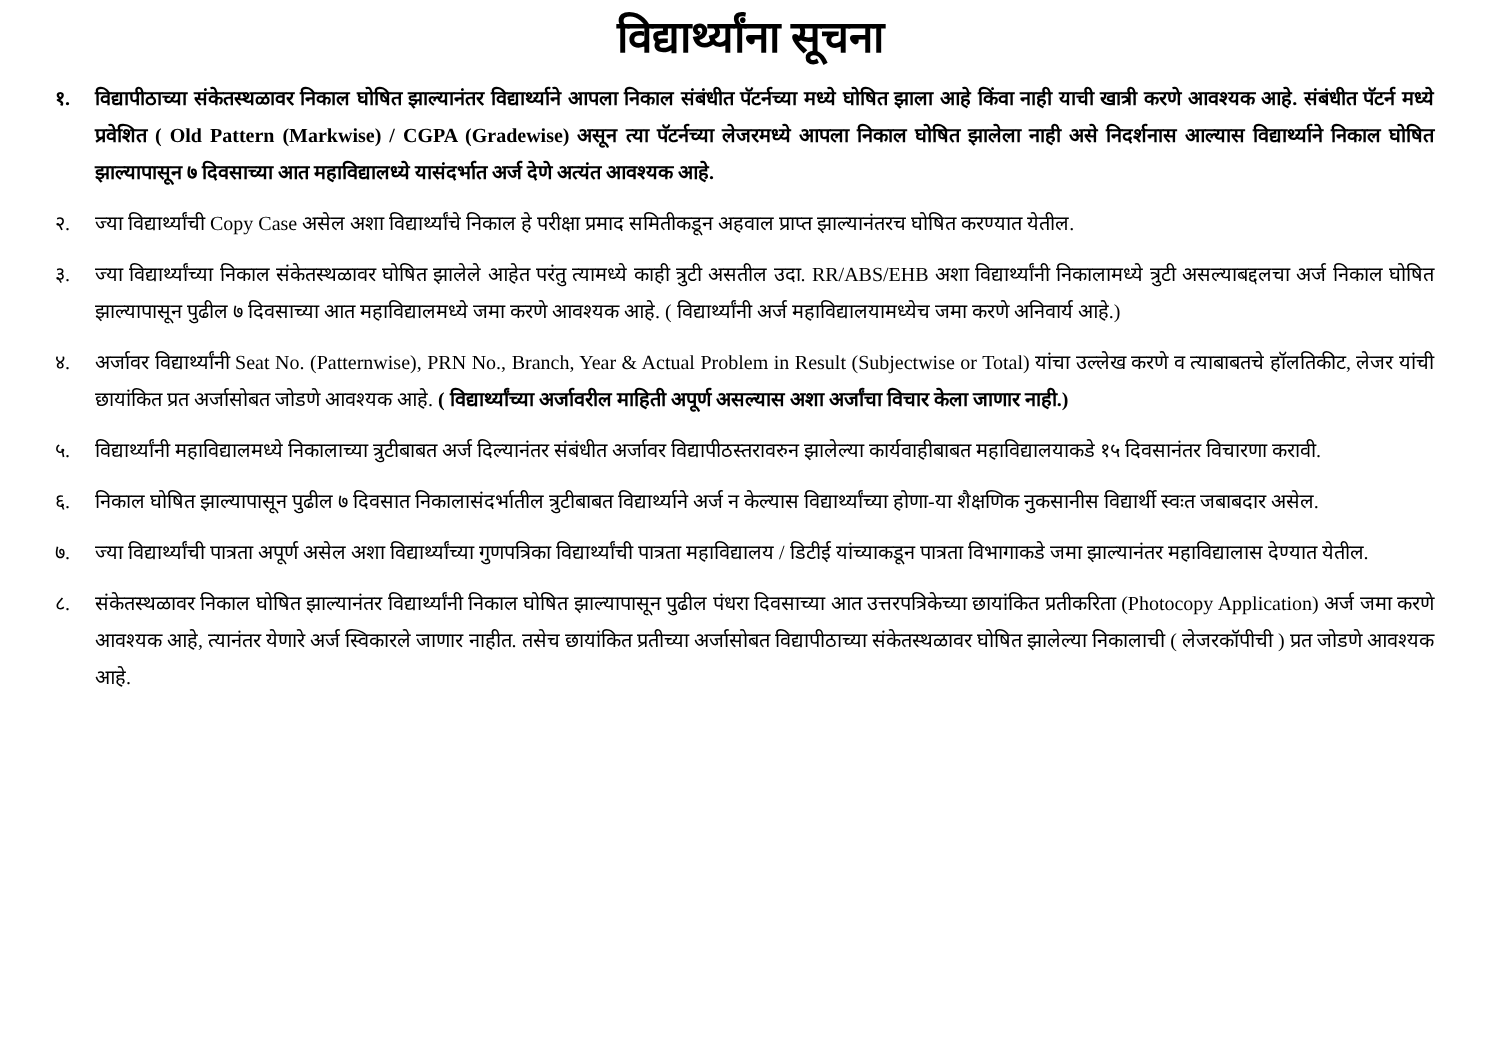विद्यार्थ्यांना सूचना
१. विद्यापीठाच्या संकेतस्थळावर निकाल घोषित झाल्यानंतर विद्यार्थ्याने आपला निकाल संबंधीत पॅटर्नच्या मध्ये घोषित झाला आहे किंवा नाही याची खात्री करणे आवश्यक आहे. संबंधीत पॅटर्न मध्ये प्रवेशित ( Old Pattern (Markwise) / CGPA (Gradewise) असून त्या पॅटर्नच्या लेजरमध्ये आपला निकाल घोषित झालेला नाही असे निदर्शनास आल्यास विद्यार्थ्याने निकाल घोषित झाल्यापासून ७ दिवसाच्या आत महाविद्यालध्ये यासंदर्भात अर्ज देणे अत्यंत आवश्यक आहे.
२. ज्या विद्यार्थ्यांची Copy Case असेल अशा विद्यार्थ्यांचे निकाल हे परीक्षा प्रमाद समितीकडून अहवाल प्राप्त झाल्यानंतरच घोषित करण्यात येतील.
३. ज्या विद्यार्थ्यांच्या निकाल संकेतस्थळावर घोषित झालेले आहेत परंतु त्यामध्ये काही त्रुटी असतील उदा. RR/ABS/EHB अशा विद्यार्थ्यांनी निकालामध्ये त्रुटी असल्याबद्दलचा अर्ज निकाल घोषित झाल्यापासून पुढील ७ दिवसाच्या आत महाविद्यालमध्ये जमा करणे आवश्यक आहे. ( विद्यार्थ्यांनी अर्ज महाविद्यालयामध्येच जमा करणे अनिवार्य आहे.)
४. अर्जावर विद्यार्थ्यांनी Seat No. (Patternwise), PRN No., Branch, Year & Actual Problem in Result (Subjectwise or Total) यांचा उल्लेख करणे व त्याबाबतचे हॉलतिकीट, लेजर यांची छायांकित प्रत अर्जासोबत जोडणे आवश्यक आहे. ( विद्यार्थ्यांच्या अर्जावरील माहिती अपूर्ण असल्यास अशा अर्जांचा विचार केला जाणार नाही.)
५. विद्यार्थ्यांनी महाविद्यालमध्ये निकालाच्या त्रुटीबाबत अर्ज दिल्यानंतर संबंधीत अर्जावर विद्यापीठस्तरावरुन झालेल्या कार्यवाहीबाबत महाविद्यालयाकडे १५ दिवसानंतर विचारणा करावी.
६. निकाल घोषित झाल्यापासून पुढील ७ दिवसात निकालासंदर्भातील त्रुटीबाबत विद्यार्थ्याने अर्ज न केल्यास विद्यार्थ्यांच्या होणा-या शैक्षणिक नुकसानीस विद्यार्थी स्वःत जबाबदार असेल.
७. ज्या विद्यार्थ्यांची पात्रता अपूर्ण असेल अशा विद्यार्थ्यांच्या गुणपत्रिका विद्यार्थ्यांची पात्रता महाविद्यालय / डिटीई यांच्याकडून पात्रता विभागाकडे जमा झाल्यानंतर महाविद्यालास देण्यात येतील.
८. संकेतस्थळावर निकाल घोषित झाल्यानंतर विद्यार्थ्यांनी निकाल घोषित झाल्यापासून पुढील पंधरा दिवसाच्या आत उत्तरपत्रिकेच्या छायांकित प्रतीकरिता (Photocopy Application) अर्ज जमा करणे आवश्यक आहे, त्यानंतर येणारे अर्ज स्विकारले जाणार नाहीत. तसेच छायांकित प्रतीच्या अर्जासोबत विद्यापीठाच्या संकेतस्थळावर घोषित झालेल्या निकालाची ( लेजरकॉपीची ) प्रत जोडणे आवश्यक आहे.